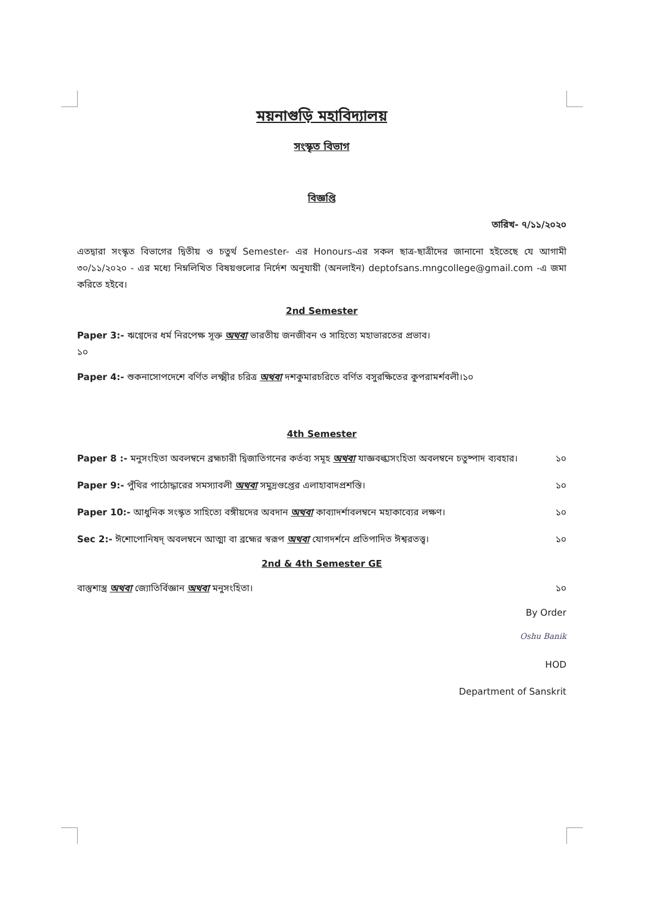ময়নাগুড়ি মহাবিদ্যালয়
সংস্কৃত বিভাগ
বিজ্ঞপ্তি
তারিখ- ৭/১১/২০২০
এতদ্বারা সংস্কৃত বিভাগের দ্বিতীয় ও চতুর্থ Semester- এর Honours-এর সকল ছাত্র-ছাত্রীদের জানানো হইতেছে যে আগামী ৩০/১১/২০২০ - এর মধ্যে নিম্নলিখিত বিষয়গুলোর নির্দেশ অনুযায়ী (অনলাইন) deptofsans.mngcollege@gmail.com -এ জমা করিতে হইবে।
2nd Semester
Paper 3:- ঋগ্বেদের ধর্ম নিরপেক্ষ সূক্ত অথবা ভারতীয় জনজীবন ও সাহিত্যে মহাভারতের প্রভাব।
১০
Paper 4:- শুকনাসোপদেশে বর্ণিত লক্ষ্মীর চরিত্র অথবা দশকুমারচরিতে বর্ণিত বসুরক্ষিতের কুপরামর্শবলী।১০
4th Semester
Paper 8 :- মনুসংহিতা অবলম্বনে ব্রহ্মচারী দ্বিজাতিগনের কর্তব্য সমূহ অথবা যাজ্ঞবল্ক্যসংহিতা অবলম্বনে চতুষ্পাদ ব্যবহার। ১০
Paper 9:- পুঁথির পাঠোদ্ধারের সমস্যাবলী অথবা সমুদ্রগুপ্তের এলাহাবাদপ্রশস্তি। ১০
Paper 10:- আধুনিক সংস্কৃত সাহিত্যে বঙ্গীয়দের অবদান অথবা কাব্যাদর্শাবলম্বনে মহাকাব্যের লক্ষণ। ১০
Sec 2:- ঈশোপোনিষদ্ অবলম্বনে আত্মা বা ব্রহ্মের স্বরূপ অথবা যোগদর্শনে প্রতিপাদিত ঈশ্বরতত্ত্ব। ১০
2nd & 4th Semester GE
বাস্তুশাস্ত্র অথবা জ্যোতির্বিজ্ঞান অথবা মনুসংহিতা। ১০
By Order
Oshu Banik
HOD
Department of Sanskrit